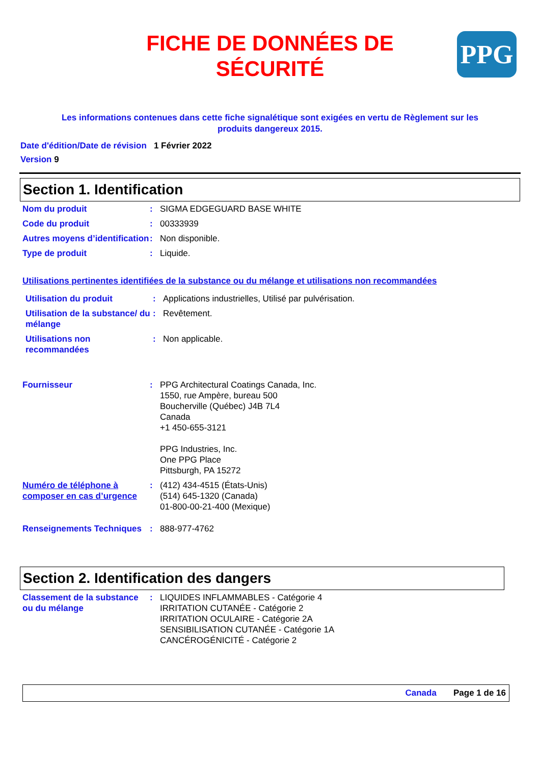FICHE DE DONNÉES DE
SÉCURITÉ
PPG
Les informations contenues dans cette fiche signalétique sont exigées en vertu de Règlement sur les produits dangereux 2015.
Date d'édition/Date de révision 1 Février 2022
Version 9
Section 1. Identification
Nom du produit : SIGMA EDGEGUARD BASE WHITE
Code du produit : 00333939
Autres moyens d’identification
: Non disponible.
Type de produit : Liquide.
Utilisations pertinentes identifiées de la substance ou du mélange et utilisations non recommandées
Utilisation du produit : Applications industrielles, Utilisé par pulvérisation.
Utilisation de la substance/ du mélange
: Revêtement.
Utilisations non recommandées
: Non applicable.
Fournisseur : PPG Architectural Coatings Canada, Inc.
1550, rue Ampère, bureau 500
Boucherville (Québec) J4B 7L4
Canada
+1 450-655-3121
PPG Industries, Inc.
One PPG Place
Pittsburgh, PA 15272
Numéro de téléphone à composer en cas d’urgence
: (412) 434-4515 (États-Unis)
(514) 645-1320 (Canada)
01-800-00-21-400 (Mexique)
Renseignements Techniques
: 888-977-4762
Section 2. Identification des dangers
Classement de la substance ou du mélange
: LIQUIDES INFLAMMABLES - Catégorie 4
IRRITATION CUTANÉE - Catégorie 2
IRRITATION OCULAIRE - Catégorie 2A
SENSIBILISATION CUTANÉE - Catégorie 1A
CANCÉROGÉNICITÉ - Catégorie 2
Canada Page 1 de 16